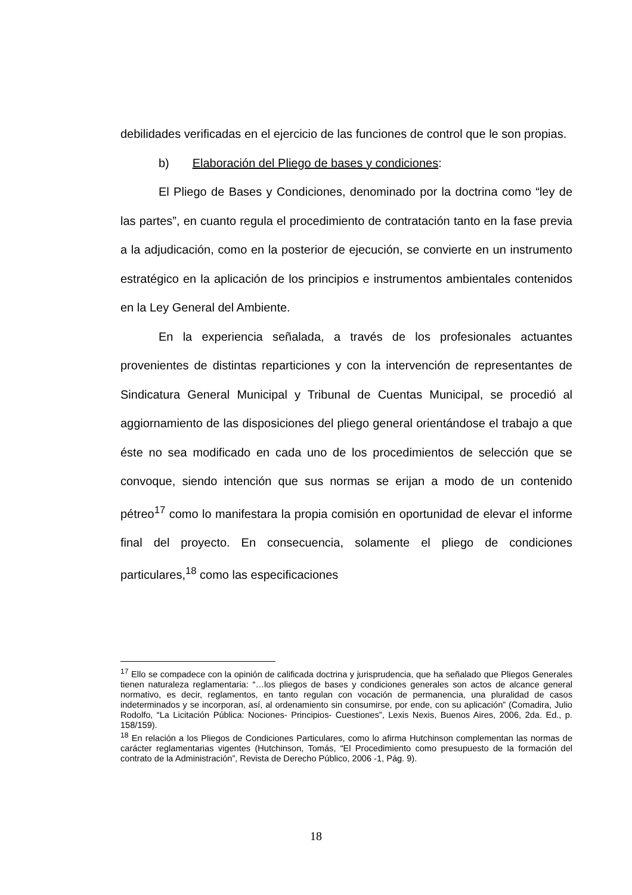debilidades verificadas en el ejercicio de las funciones de control que le son propias.
b) Elaboración del Pliego de bases y condiciones:
El Pliego de Bases y Condiciones, denominado por la doctrina como “ley de las partes”, en cuanto regula el procedimiento de contratación tanto en la fase previa a la adjudicación, como en la posterior de ejecución, se convierte en un instrumento estratégico en la aplicación de los principios e instrumentos ambientales contenidos en la Ley General del Ambiente.
En la experiencia señalada, a través de los profesionales actuantes provenientes de distintas reparticiones y con la intervención de representantes de Sindicatura General Municipal y Tribunal de Cuentas Municipal, se procedió al aggiornamiento de las disposiciones del pliego general orientándose el trabajo a que éste no sea modificado en cada uno de los procedimientos de selección que se convoque, siendo intención que sus normas se erijan a modo de un contenido pétreo<sup>17</sup> como lo manifestara la propia comisión en oportunidad de elevar el informe final del proyecto. En consecuencia, solamente el pliego de condiciones particulares,<sup>18</sup> como las especificaciones
<sup>17</sup> Ello se compadece con la opinión de calificada doctrina y jurisprudencia, que ha señalado que Pliegos Generales tienen naturaleza reglamentaria: “…los pliegos de bases y condiciones generales son actos de alcance general normativo, es decir, reglamentos, en tanto regulan con vocación de permanencia, una pluralidad de casos indeterminados y se incorporan, así, al ordenamiento sin consumirse, por ende, con su aplicación” (Comadira, Julio Rodolfo, “La Licitación Pública: Nociones- Principios- Cuestiones”, Lexis Nexis, Buenos Aires, 2006, 2da. Ed., p. 158/159).
<sup>18</sup> En relación a los Pliegos de Condiciones Particulares, como lo afirma Hutchinson complementan las normas de carácter reglamentarias vigentes (Hutchinson, Tomás, “El Procedimiento como presupuesto de la formación del contrato de la Administración”, Revista de Derecho Público, 2006 -1, Pág. 9).
18